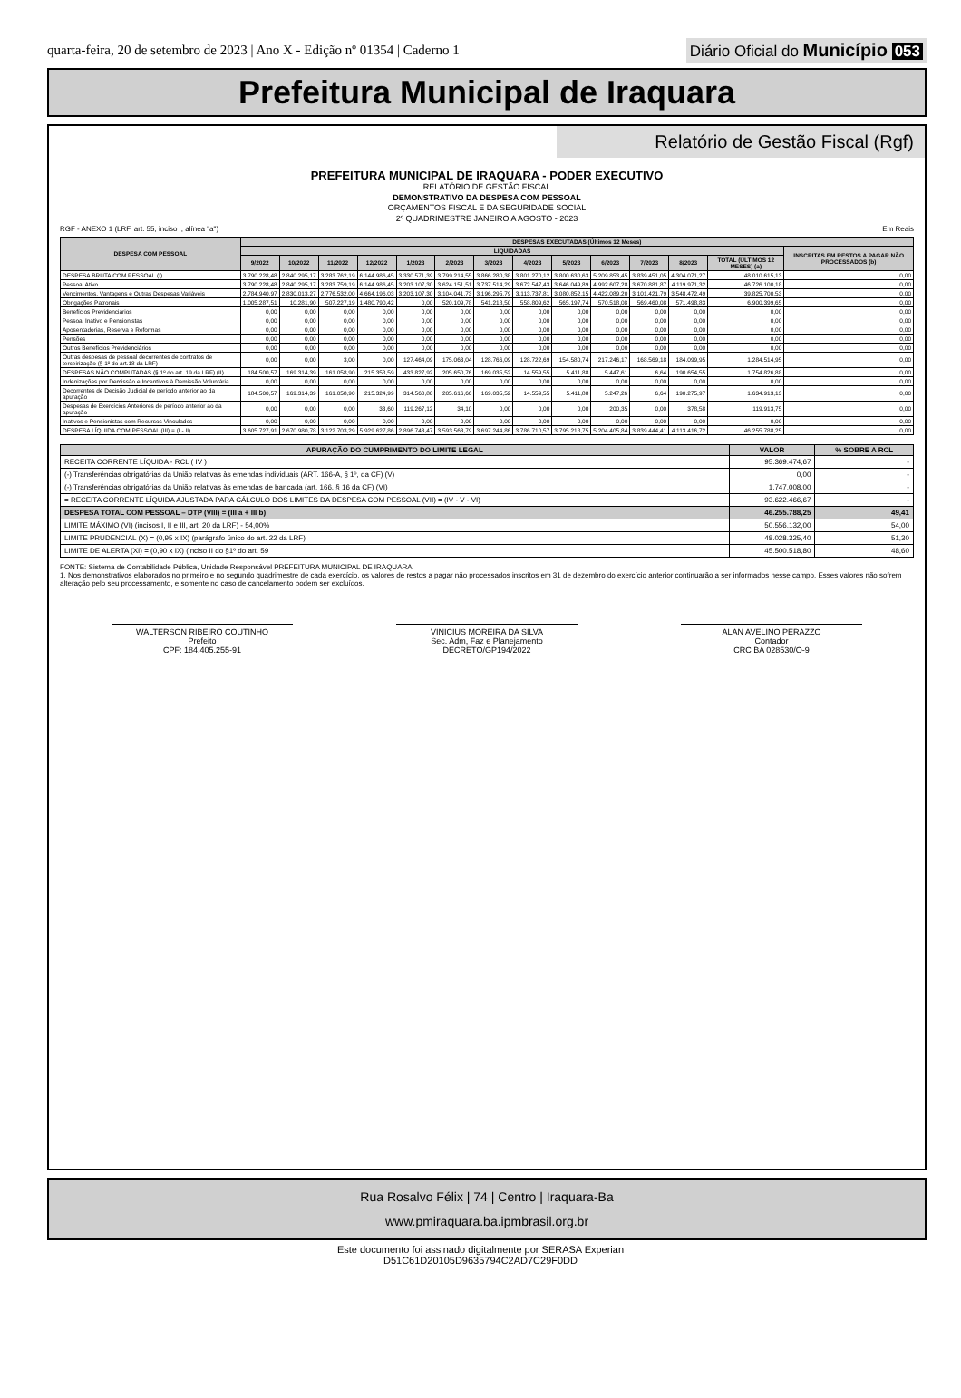quarta-feira, 20 de setembro de 2023 | Ano X - Edição nº 01354 | Caderno 1
Diário Oficial do Município 053
Prefeitura Municipal de Iraquara
Relatório de Gestão Fiscal (Rgf)
PREFEITURA MUNICIPAL DE IRAQUARA - PODER EXECUTIVO
RELATÓRIO DE GESTÃO FISCAL
DEMONSTRATIVO DA DESPESA COM PESSOAL
ORÇAMENTOS FISCAL E DA SEGURIDADE SOCIAL
2º QUADRIMESTRE JANEIRO A AGOSTO - 2023
RGF - ANEXO 1 (LRF, art. 55, inciso I, alínea "a") Em Reais
| DESPESA COM PESSOAL | DESPESAS EXECUTADAS (Últimos 12 Meses) | | | | | | | | | | | | | |
| --- | --- | --- | --- | --- | --- | --- | --- | --- | --- | --- | --- | --- | --- | --- |
| | LIQUIDADAS | | | | | | | | | | | | | INSCRITAS EM RESTOS A PAGAR NÃO PROCESSADOS (b) |
| | 9/2022 | 10/2022 | 11/2022 | 12/2022 | 1/2023 | 2/2023 | 3/2023 | 4/2023 | 5/2023 | 6/2023 | 7/2023 | 8/2023 | TOTAL (ÚLTIMOS 12 MESES) (a) | |
| DESPESA BRUTA COM PESSOAL (I) | 3.790.228,48 | 2.840.295,17 | 3.283.762,19 | 6.144.986,45 | 3.330.571,39 | 3.799.214,55 | 3.866.280,38 | 3.801.270,12 | 3.800.630,63 | 5.209.853,45 | 3.839.451,05 | 4.304.071,27 | 48.010.615,13 | 0,00 |
| Pessoal Ativo | 3.790.228,48 | 2.840.295,17 | 3.283.759,19 | 6.144.986,45 | 3.203.107,30 | 3.624.151,51 | 3.737.514,29 | 3.672.547,43 | 3.646.049,89 | 4.992.607,28 | 3.670.881,87 | 4.119.971,32 | 46.726.100,18 | 0,00 |
| Vencimentos, Vantagens e Outras Despesas Variáveis | 2.784.940,97 | 2.830.013,27 | 2.776.532,00 | 4.664.196,03 | 3.203.107,30 | 3.104.041,73 | 3.196.295,79 | 3.113.737,81 | 3.080.852,15 | 4.422.089,20 | 3.101.421,79 | 3.548.472,49 | 39.825.700,53 | 0,00 |
| Obrigações Patronais | 1.005.287,51 | 10.281,90 | 507.227,19 | 1.480.790,42 | 0,00 | 520.109,78 | 541.218,50 | 558.809,62 | 565.197,74 | 570.518,08 | 569.460,08 | 571.498,83 | 6.900.399,65 | 0,00 |
| Benefícios Previdenciários | 0,00 | 0,00 | 0,00 | 0,00 | 0,00 | 0,00 | 0,00 | 0,00 | 0,00 | 0,00 | 0,00 | 0,00 | 0,00 | 0,00 |
| Pessoal Inativo e Pensionistas | 0,00 | 0,00 | 0,00 | 0,00 | 0,00 | 0,00 | 0,00 | 0,00 | 0,00 | 0,00 | 0,00 | 0,00 | 0,00 | 0,00 |
| Aposentadorias, Reserva e Reformas | 0,00 | 0,00 | 0,00 | 0,00 | 0,00 | 0,00 | 0,00 | 0,00 | 0,00 | 0,00 | 0,00 | 0,00 | 0,00 | 0,00 |
| Pensões | 0,00 | 0,00 | 0,00 | 0,00 | 0,00 | 0,00 | 0,00 | 0,00 | 0,00 | 0,00 | 0,00 | 0,00 | 0,00 | 0,00 |
| Outros Benefícios Previdenciários | 0,00 | 0,00 | 0,00 | 0,00 | 0,00 | 0,00 | 0,00 | 0,00 | 0,00 | 0,00 | 0,00 | 0,00 | 0,00 | 0,00 |
| Outras despesas de pessoal decorrentes de contratos de terceirização (§ 1º do art.18 da LRF) | 0,00 | 0,00 | 3,00 | 0,00 | 127.464,09 | 175.063,04 | 128.766,09 | 128.722,69 | 154.580,74 | 217.246,17 | 168.569,18 | 184.099,95 | 1.284.514,95 | 0,00 |
| DESPESAS NÃO COMPUTADAS (§ 1º do art. 19 da LRF) (II) | 184.500,57 | 169.314,39 | 161.058,90 | 215.358,59 | 433.827,92 | 205.650,76 | 169.035,52 | 14.559,55 | 5.411,88 | 5.447,61 | 6,64 | 190.654,55 | 1.754.826,88 | 0,00 |
| Indenizações por Demissão e Incentivos à Demissão Voluntária | 0,00 | 0,00 | 0,00 | 0,00 | 0,00 | 0,00 | 0,00 | 0,00 | 0,00 | 0,00 | 0,00 | 0,00 | 0,00 | 0,00 |
| Decorrentes de Decisão Judicial de período anterior ao da apuração | 184.500,57 | 169.314,39 | 161.058,90 | 215.324,99 | 314.560,80 | 205.616,66 | 169.035,52 | 14.559,55 | 5.411,88 | 5.247,26 | 6,64 | 190.275,97 | 1.634.913,13 | 0,00 |
| Despesas de Exercícios Anteriores de período anterior ao da apuração | 0,00 | 0,00 | 0,00 | 33,60 | 119.267,12 | 34,10 | 0,00 | 0,00 | 0,00 | 200,35 | 0,00 | 378,58 | 119.913,75 | 0,00 |
| Inativos e Pensionistas com Recursos Vinculados | 0,00 | 0,00 | 0,00 | 0,00 | 0,00 | 0,00 | 0,00 | 0,00 | 0,00 | 0,00 | 0,00 | 0,00 | 0,00 | 0,00 |
| DESPESA LÍQUIDA COM PESSOAL (III) = (I - II) | 3.605.727,91 | 2.670.980,78 | 3.122.703,29 | 5.929.627,86 | 2.896.743,47 | 3.593.563,79 | 3.697.244,86 | 3.786.710,57 | 3.795.218,75 | 5.204.405,84 | 3.839.444,41 | 4.113.416,72 | 46.255.788,25 | 0,00 |
| APURAÇÃO DO CUMPRIMENTO DO LIMITE LEGAL | VALOR | % SOBRE A RCL |
| --- | --- | --- |
| RECEITA CORRENTE LÍQUIDA - RCL ( IV ) | 95.369.474,67 | - |
| (-) Transferências obrigatórias da União relativas às emendas individuais (ART. 166-A, § 1º, da CF) (V) | 0,00 | - |
| (-) Transferências obrigatórias da União relativas às emendas de bancada (art. 166, § 16 da CF) (VI) | 1.747.008,00 | - |
| = RECEITA CORRENTE LÍQUIDA AJUSTADA PARA CÁLCULO DOS LIMITES DA DESPESA COM PESSOAL (VII) = (IV - V - VI) | 93.622.466,67 | - |
| DESPESA TOTAL COM PESSOAL – DTP (VIII) = (III a + III b) | 46.255.788,25 | 49,41 |
| LIMITE MÁXIMO (VI) (incisos I, II e III, art. 20 da LRF) - 54,00% | 50.556.132,00 | 54,00 |
| LIMITE PRUDENCIAL (X) = (0,95 x IX) (parágrafo único do art. 22 da LRF) | 48.028.325,40 | 51,30 |
| LIMITE DE ALERTA (XI) = (0,90 x IX) (inciso II do §1º do art. 59 | 45.500.518,80 | 48,60 |
FONTE: Sistema de Contabilidade Pública, Unidade Responsável PREFEITURA MUNICIPAL DE IRAQUARA
1. Nos demonstrativos elaborados no primeiro e no segundo quadrimestre de cada exercício, os valores de restos a pagar não processados inscritos em 31 de dezembro do exercício anterior continuarão a ser informados nesse campo. Esses valores não sofrem alteração pelo seu processamento, e somente no caso de cancelamento podem ser excluídos.
WALTERSON RIBEIRO COUTINHO
Prefeito
CPF: 184.405.255-91
VINICIUS MOREIRA DA SILVA
Sec. Adm, Faz e Planejamento
DECRETO/GP194/2022
ALAN AVELINO PERAZZO
Contador
CRC BA 028530/O-9
Rua Rosalvo Félix | 74 | Centro | Iraquara-Ba
www.pmiraquara.ba.ipmbrasil.org.br
Este documento foi assinado digitalmente por SERASA Experian
D51C61D20105D9635794C2AD7C29F0DD